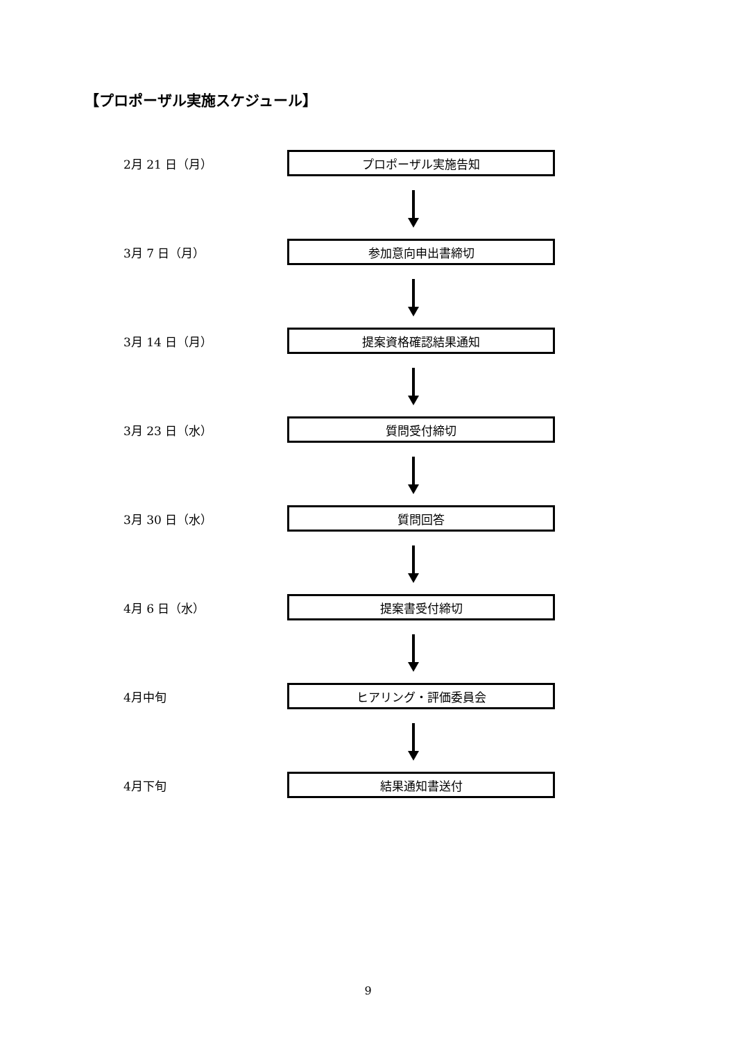【プロポーザル実施スケジュール】
2月 21 日（月）
プロポーザル実施告知
3月 7 日（月）
参加意向申出書締切
3月 14 日（月）
提案資格確認結果通知
3月 23 日（水）
質問受付締切
3月 30 日（水）
質問回答
4月 6 日（水）
提案書受付締切
4月中旬
ヒアリング・評価委員会
4月下旬
結果通知書送付
9